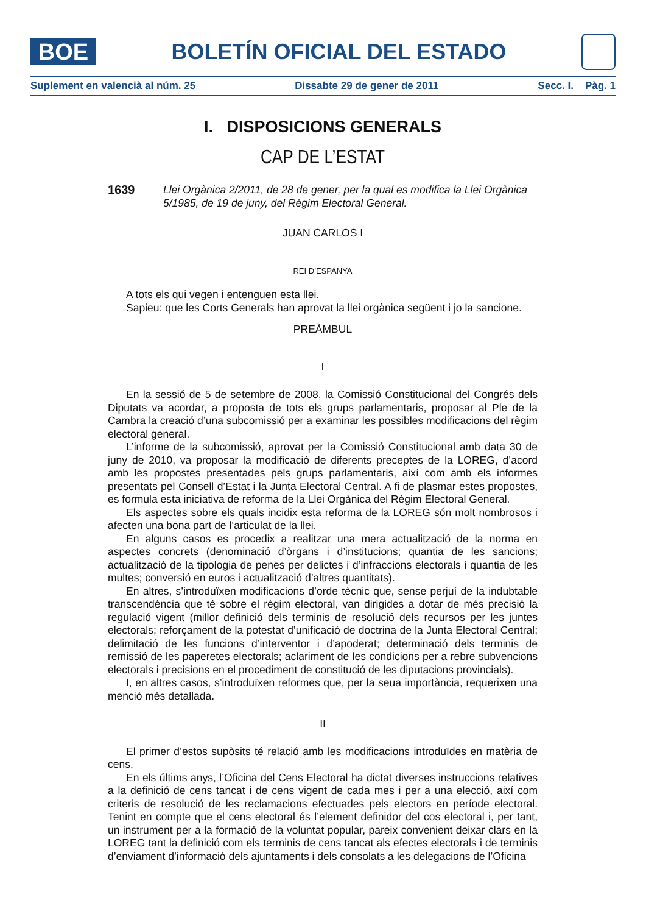BOE
BOLETÍN OFICIAL DEL ESTADO
Suplement en valencià al núm. 25 Dissabte 29 de gener de 2011 Secc. I. Pàg. 1
I. DISPOSICIONS GENERALS
CAP DE L’ESTAT
1639 Llei Orgànica 2/2011, de 28 de gener, per la qual es modifica la Llei Orgànica 5/1985, de 19 de juny, del Règim Electoral General.
JUAN CARLOS I
REI D’ESPANYA
A tots els qui vegen i entenguen esta llei.
Sapieu: que les Corts Generals han aprovat la llei orgànica següent i jo la sancione.
PREÀMBUL
I
En la sessió de 5 de setembre de 2008, la Comissió Constitucional del Congrés dels Diputats va acordar, a proposta de tots els grups parlamentaris, proposar al Ple de la Cambra la creació d’una subcomissió per a examinar les possibles modificacions del règim electoral general.
L’informe de la subcomissió, aprovat per la Comissió Constitucional amb data 30 de juny de 2010, va proposar la modificació de diferents preceptes de la LOREG, d’acord amb les propostes presentades pels grups parlamentaris, així com amb els informes presentats pel Consell d’Estat i la Junta Electoral Central. A fi de plasmar estes propostes, es formula esta iniciativa de reforma de la Llei Orgànica del Règim Electoral General.
Els aspectes sobre els quals incidix esta reforma de la LOREG són molt nombrosos i afecten una bona part de l’articulat de la llei.
En alguns casos es procedix a realitzar una mera actualització de la norma en aspectes concrets (denominació d’òrgans i d’institucions; quantia de les sancions; actualització de la tipologia de penes per delictes i d’infraccions electorals i quantia de les multes; conversió en euros i actualització d’altres quantitats).
En altres, s’introduïxen modificacions d’orde tècnic que, sense perjuí de la indubtable transcendència que té sobre el règim electoral, van dirigides a dotar de més precisió la regulació vigent (millor definició dels terminis de resolució dels recursos per les juntes electorals; reforçament de la potestat d’unificació de doctrina de la Junta Electoral Central; delimitació de les funcions d’interventor i d’apoderat; determinació dels terminis de remissió de les paperetes electorals; aclariment de les condicions per a rebre subvencions electorals i precisions en el procediment de constitució de les diputacions provincials).
I, en altres casos, s’introduïxen reformes que, per la seua importància, requerixen una menció més detallada.
II
El primer d’estos supòsits té relació amb les modificacions introduïdes en matèria de cens.
En els últims anys, l’Oficina del Cens Electoral ha dictat diverses instruccions relatives a la definició de cens tancat i de cens vigent de cada mes i per a una elecció, així com criteris de resolució de les reclamacions efectuades pels electors en període electoral. Tenint en compte que el cens electoral és l’element definidor del cos electoral i, per tant, un instrument per a la formació de la voluntat popular, pareix convenient deixar clars en la LOREG tant la definició com els terminis de cens tancat als efectes electorals i de terminis d’enviament d’informació dels ajuntaments i dels consolats a les delegacions de l’Oficina